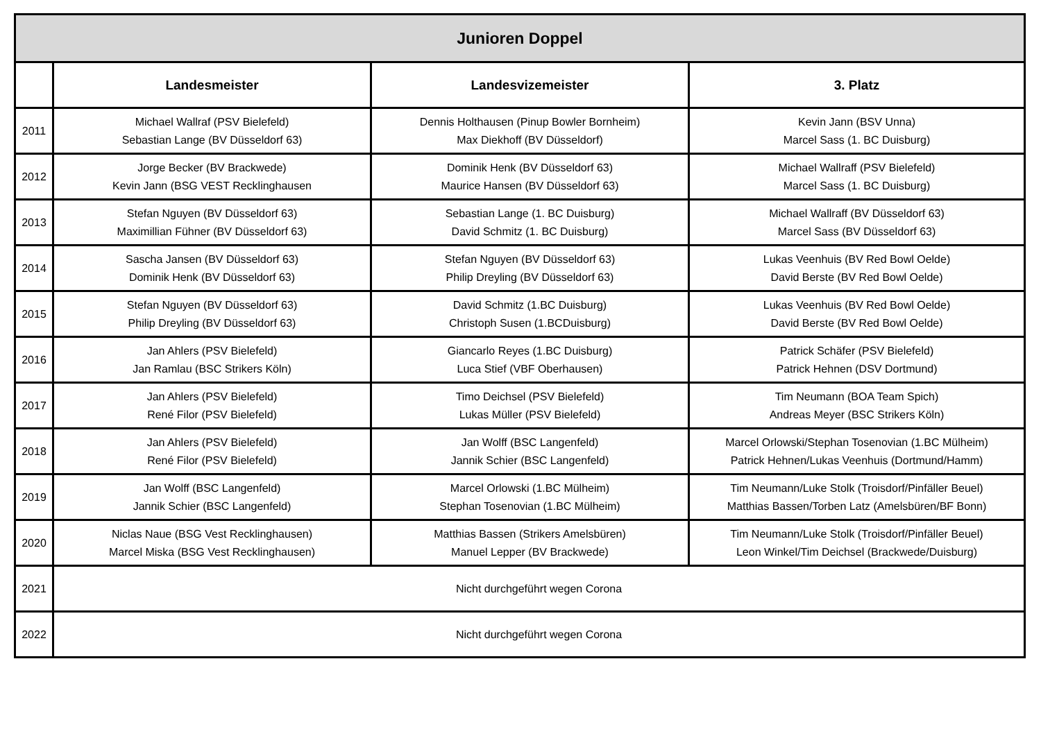| Junioren Doppel | | | |
| --- | --- | --- | --- |
| | Landesmeister | Landesvizemeister | 3. Platz |
| 2011 | Michael Wallraf (PSV Bielefeld) Sebastian Lange (BV Düsseldorf 63) | Dennis Holthausen (Pinup Bowler Bornheim) Max Diekhoff (BV Düsseldorf) | Kevin Jann (BSV Unna) Marcel Sass (1. BC Duisburg) |
| 2012 | Jorge Becker (BV Brackwede) Kevin Jann (BSG VEST Recklinghausen | Dominik Henk (BV Düsseldorf 63) Maurice Hansen (BV Düsseldorf 63) | Michael Wallraff (PSV Bielefeld) Marcel Sass (1. BC Duisburg) |
| 2013 | Stefan Nguyen (BV Düsseldorf 63) Maximillian Fühner (BV Düsseldorf 63) | Sebastian Lange (1. BC Duisburg) David Schmitz (1. BC Duisburg) | Michael Wallraff (BV Düsseldorf 63) Marcel Sass (BV Düsseldorf 63) |
| 2014 | Sascha Jansen (BV Düsseldorf 63) Dominik Henk (BV Düsseldorf 63) | Stefan Nguyen (BV Düsseldorf 63) Philip Dreyling (BV Düsseldorf 63) | Lukas Veenhuis (BV Red Bowl Oelde) David Berste (BV Red Bowl Oelde) |
| 2015 | Stefan Nguyen (BV Düsseldorf 63) Philip Dreyling (BV Düsseldorf 63) | David Schmitz (1.BC Duisburg) Christoph Susen (1.BCDuisburg) | Lukas Veenhuis (BV Red Bowl Oelde) David Berste (BV Red Bowl Oelde) |
| 2016 | Jan Ahlers (PSV Bielefeld) Jan Ramlau (BSC Strikers Köln) | Giancarlo Reyes (1.BC Duisburg) Luca Stief (VBF Oberhausen) | Patrick Schäfer (PSV Bielefeld) Patrick Hehnen (DSV Dortmund) |
| 2017 | Jan Ahlers (PSV Bielefeld) René Filor (PSV Bielefeld) | Timo Deichsel (PSV Bielefeld) Lukas Müller (PSV Bielefeld) | Tim Neumann (BOA Team Spich) Andreas Meyer (BSC Strikers Köln) |
| 2018 | Jan Ahlers (PSV Bielefeld) René Filor (PSV Bielefeld) | Jan Wolff (BSC Langenfeld) Jannik Schier (BSC Langenfeld) | Marcel Orlowski/Stephan Tosenovian (1.BC Mülheim) Patrick Hehnen/Lukas Veenhuis (Dortmund/Hamm) |
| 2019 | Jan Wolff (BSC Langenfeld) Jannik Schier (BSC Langenfeld) | Marcel Orlowski (1.BC Mülheim) Stephan Tosenovian (1.BC Mülheim) | Tim Neumann/Luke Stolk (Troisdorf/Pinfäller Beuel) Matthias Bassen/Torben Latz (Amelsbüren/BF Bonn) |
| 2020 | Niclas Naue (BSG Vest Recklinghausen) Marcel Miska (BSG Vest Recklinghausen) | Matthias Bassen (Strikers Amelsbüren) Manuel Lepper (BV Brackwede) | Tim Neumann/Luke Stolk (Troisdorf/Pinfäller Beuel) Leon Winkel/Tim Deichsel (Brackwede/Duisburg) |
| 2021 | Nicht durchgeführt wegen Corona | | |
| 2022 | Nicht durchgeführt wegen Corona | | |